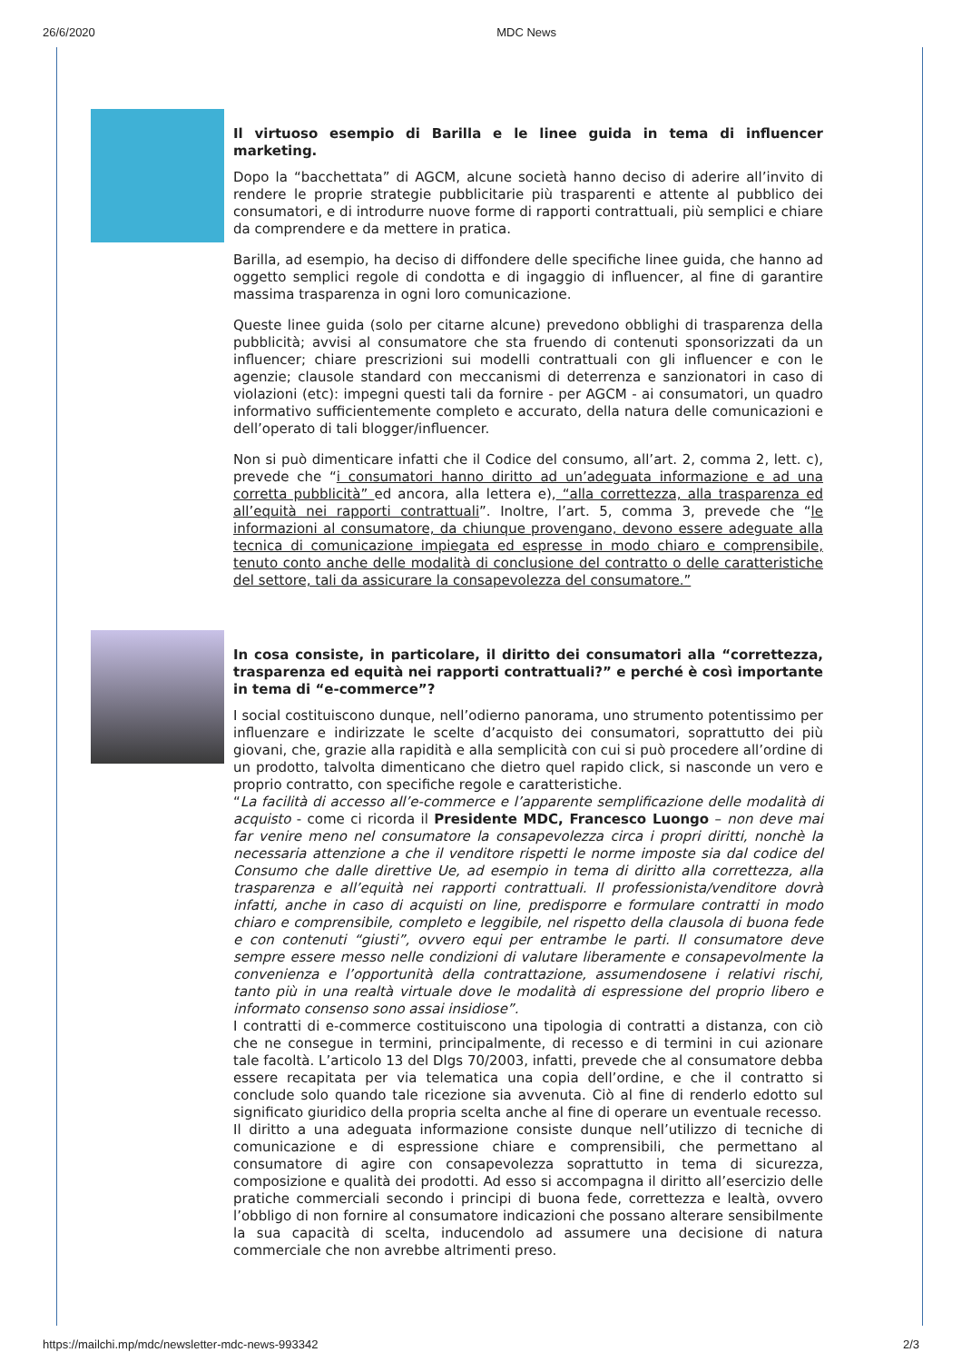26/6/2020 MDC News
Il virtuoso esempio di Barilla e le linee guida in tema di influencer marketing.
Dopo la “bacchettata” di AGCM, alcune società hanno deciso di aderire all’invito di rendere le proprie strategie pubblicitarie più trasparenti e attente al pubblico dei consumatori, e di introdurre nuove forme di rapporti contrattuali, più semplici e chiare da comprendere e da mettere in pratica.
Barilla, ad esempio, ha deciso di diffondere delle specifiche linee guida, che hanno ad oggetto semplici regole di condotta e di ingaggio di influencer, al fine di garantire massima trasparenza in ogni loro comunicazione.
Queste linee guida (solo per citarne alcune) prevedono obblighi di trasparenza della pubblicità; avvisi al consumatore che sta fruendo di contenuti sponsorizzati da un influencer; chiare prescrizioni sui modelli contrattuali con gli influencer e con le agenzie; clausole standard con meccanismi di deterrenza e sanzionatori in caso di violazioni (etc): impegni questi tali da fornire - per AGCM - ai consumatori, un quadro informativo sufficientemente completo e accurato, della natura delle comunicazioni e dell’operato di tali blogger/influencer.
Non si può dimenticare infatti che il Codice del consumo, all’art. 2, comma 2, lett. c), prevede che “i consumatori hanno diritto ad un’adeguata informazione e ad una corretta pubblicità” ed ancora, alla lettera e), “alla correttezza, alla trasparenza ed all’equità nei rapporti contrattuali”. Inoltre, l’art. 5, comma 3, prevede che “le informazioni al consumatore, da chiunque provengano, devono essere adeguate alla tecnica di comunicazione impiegata ed espresse in modo chiaro e comprensibile, tenuto conto anche delle modalità di conclusione del contratto o delle caratteristiche del settore, tali da assicurare la consapevolezza del consumatore.”
In cosa consiste, in particolare, il diritto dei consumatori alla “correttezza, trasparenza ed equità nei rapporti contrattuali?” e perché è così importante in tema di “e-commerce”?
I social costituiscono dunque, nell’odierno panorama, uno strumento potentissimo per influenzare e indirizzate le scelte d’acquisto dei consumatori, soprattutto dei più giovani, che, grazie alla rapidità e alla semplicità con cui si può procedere all’ordine di un prodotto, talvolta dimenticano che dietro quel rapido click, si nasconde un vero e proprio contratto, con specifiche regole e caratteristiche.
“La facilità di accesso all’e-commerce e l’apparente semplificazione delle modalità di acquisto - come ci ricorda il Presidente MDC, Francesco Luongo – non deve mai far venire meno nel consumatore la consapevolezza circa i propri diritti, nonchè la necessaria attenzione a che il venditore rispetti le norme imposte sia dal codice del Consumo che dalle direttive Ue, ad esempio in tema di diritto alla correttezza, alla trasparenza e all’equità nei rapporti contrattuali. Il professionista/venditore dovrà infatti, anche in caso di acquisti on line, predisporre e formulare contratti in modo chiaro e comprensibile, completo e leggibile, nel rispetto della clausola di buona fede e con contenuti “giusti”, ovvero equi per entrambe le parti. Il consumatore deve sempre essere messo nelle condizioni di valutare liberamente e consapevolmente la convenienza e l’opportunità della contrattazione, assumendosene i relativi rischi, tanto più in una realtà virtuale dove le modalità di espressione del proprio libero e informato consenso sono assai insidiose”.
I contratti di e-commerce costituiscono una tipologia di contratti a distanza, con ciò che ne consegue in termini, principalmente, di recesso e di termini in cui azionare tale facoltà. L’articolo 13 del Dlgs 70/2003, infatti, prevede che al consumatore debba essere recapitata per via telematica una copia dell’ordine, e che il contratto si conclude solo quando tale ricezione sia avvenuta. Ciò al fine di renderlo edotto sul significato giuridico della propria scelta anche al fine di operare un eventuale recesso.
Il diritto a una adeguata informazione consiste dunque nell’utilizzo di tecniche di comunicazione e di espressione chiare e comprensibili, che permettano al consumatore di agire con consapevolezza soprattutto in tema di sicurezza, composizione e qualità dei prodotti. Ad esso si accompagna il diritto all’esercizio delle pratiche commerciali secondo i principi di buona fede, correttezza e lealtà, ovvero l’obbligo di non fornire al consumatore indicazioni che possano alterare sensibilmente la sua capacità di scelta, inducendolo ad assumere una decisione di natura commerciale che non avrebbe altrimenti preso.
https://mailchi.mp/mdc/newsletter-mdc-news-993342 2/3